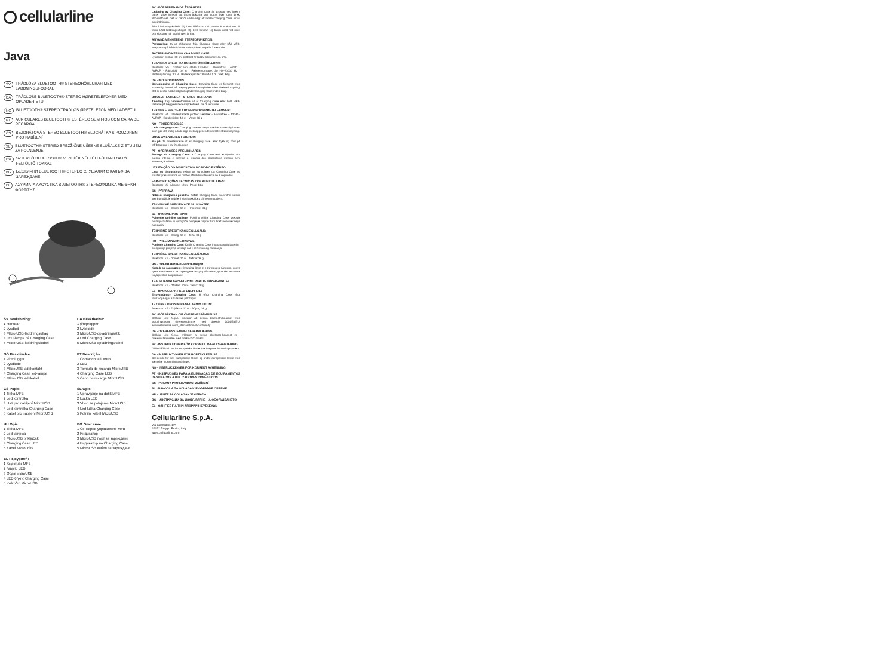cellularline
Java
SV TRÅDLÖSA BLUETOOTH® STEREOHÖRLURAR MED LADDNINGSFODRAL
DA TRÅDLØSE BLUETOOTH® STEREO HØRETELEFONER MED OPLADER-ETUI
NO BLUETOOTH® STEREO TRÅDLØS ØRETELEFON MED LADEETUI
PT AURICULARES BLUETOOTH® ESTÉREO SEM FIOS COM CAIXA DE RECARGA
CS BEZDRÁTOVÁ STEREO BLUETOOTH® SLUCHÁTKA S POUZDREM PRO NABÍJENÍ
SL BLUETOOTH® STEREO BREZŽIČNE UŠESNE SLUŠALKE Z ETUIJEM ZA POLNJENJE
HU SZTEREÓ BLUETOOTH® VEZETÉK NÉLKÜLI FÜLHALLGATÓ FELTÖLTŐ TOKKAL
BG БЕЗЖИЧНИ BLUETOOTH® СТЕРЕО СЛУШАЛКИ С КАЛЪФ ЗА ЗАРЕЖДАНЕ
EL ΑΣΥΡΜΑΤΑ ΑΚΟΥΣΤΙΚΑ BLUETOOTH® ΣΤΕΡΕΟΦΩΝΙΚΑ ΜΕ ΘΗΚΗ ΦΟΡΤΙΣΗΣ
SV Beskrivning:
1 Hörlurar
2 Lysdiod
3 Mikro USB-laddningsuttag
4 LED-lampa på Charging Case
5 Micro USB-laddningskabel
DA Beskrivelse:
1 Ørepropper
2 Lysdiode
3 MicroUSB-opladningsstik
4 Led Charging Case
5 MicroUSB-opladningskabel
NO Beskrivelse:
1 Øreplugger
2 Lysdiode
3 MikroUSB ladekontakt
4 Charging Case led-lampe
5 MikroUSB ladekabel
PT Descrição:
1 Comando tátil MFB
2 LED
3 Tomada de recarga MicroUSB
4 Charging Case LED
5 Cabo de recarga MicroUSB
CS Popis:
1 Tipka MFB
2 Led kontrolka
3 Ustí pro nabíjení MicroUSB
4 Led kontrolka Charging Case
5 Kabel pro nabíjení MicroUSB
SL Opis:
1 Upravljanje na dotik MFB
2 Lučka LED
3 Vhod za polnjenje MicroUSB
4 Led lučka Charging Case
5 Polnilni kabel MicroUSB
HU Opis:
1 Tipka MFB
2 Led lampica
3 MicroUSB priključak
4 Charging Case LED
5 Kabel MicroUSB
BG Описание:
1 Сензорно управление MFB
2 Индикатор
3 MicroUSB порт за зареждане
4 Индикатор на Charging Case
5 MicroUSB кабел за зареждане
EL Περιγραφή:
1 Χειρισμός MFB
2 Λυχνία LED
3 Θύρα MicroUSB
4 LED θήκης Charging Case
5 Καλώδιο MicroUSB
SV - FÖRBEREDANDE ÅTGÄRDER
Laddning av Charging Case: Charging Case är utrustat med internt batteri vilket innebär att öronsnäckorna kan laddas även utan direkt strömtillförsel. Det är därför nödvändigt att ladda Charging Case innan användningen.
Sätt i laddningskabeln (5) i en USB-port och anslut kontaktdonet till Micro-USB-laddningsuttaget (3). LED-lampan (4) tänds med rött sken och slocknar när laddningen är klar.
ANVÄNDA ENHETENS STEREOFUNKTION:
Parkoppling: ta ut hörlurarna från Charging Case eller håll MFB-knapparna på båda hörlurarna intryckta i ungefär 3 sekunder.
BATTERI-INDIKERING CHARGING CASE:
Lysdioden blinkar rött om batteriet är laddat till mindre än 5 %.
TEKNISKA SPECIFIKATIONER FÖR HÖRLURAR:
Bluetooth: v.5 · Profiler som stöds: Headset – Handsfree – A2DP – AVRCP · Räckvidd: 10 m · Frekvensområde: 20 Hz–20000 Hz · Batterispänning: 3,7 V · Batterikapacitet: 30 mAh X 2 · Vikt: 38 g
DA - INDLEDNINGSVIST
Genopladning af Charging Case: Charging Case er forsynet med indvendigt batteri, så ørepropperne kan oplades uden direkte forsyning. Det er derfor nødvendigt at oplade Charging Case inden brug.
BRUG AF ENHEDEN I STEREO-TILSTAND:
Tænding: tag høretelefonerne ud af Charging Case eller hold MFB-tasterne på begge enheder trykket ned i ca. 2 sekunder.
TEKNISKE SPECIFIKATIONER FOR HØRETELEFONER:
Bluetooth: v.5 · Understøttede profiler: Headset – Handsfree – A2DP – AVRCP · Rækkevidde: 10 m · Vægt: 38 g
NO - FORBEREDELSE
Lade charging case: Charging case er utstyrt med et innvendig batteri som gjør det mulig å lade opp øreknappene uten direkte strømforsyning.
BRUK AV ENHETEN I STEREO:
Slå på: Ta øretelefonene ut av charging case, eller trykk og hold på MFB-tastene i ca. 2 sekunder.
PT - OPERAÇÕES PRELIMINARES
Recarga da Charging Case: a Charging Case está equipada com bateria interna e permite a recarga dos dispositivos mesmo sem alimentação direta.
UTILIZAÇÃO DO DISPOSITIVO NO MODO ESTÉREO:
Ligar os dispositivos: retirar os auriculares da Charging Case ou manter pressionados os botões MFB durante cerca de 2 segundos.
ESPECIFICAÇÕES TÉCNICAS DOS AURICULARES:
Bluetooth: v5 · Alcance: 10 m · Peso: 38 g
CS - PŘÍPRAVA
Nabíjení nabíjecího pouzdra: Každé Charging Case má vnitřní baterii, která umožňuje nabíjení sluchátek i bez přímého napájení.
TECHNICKÉ SPECIFIKACE SLUCHÁTEK:
Bluetooth: v.5 · Dosah: 10 m · Hmotnost: 38 g
SL - UVODNE POSTOPKI
Polnjenje polnilne prtljage: Polnilno ohišje Charging Case vsebuje notranjo baterijo in omogoča polnjenje naprav tudi brez neposrednega napajanja.
TEHNIČNE SPECIFIKACIJE SLUŠALK:
Bluetooth: v.5 · Doseg: 10 m · Teža: 38 g
HR - PRELIMINARNE RADNJE
Punjenje Charging Case: Kutija Charging Case ima unutarnju bateriju i omogućuje punjenje uređaja čak i bez izravnog napajanja.
TEHNIČKE SPECIFIKACIJE SLUŠALICA:
Bluetooth: v.5 · Domet: 10 m · Težina: 38 g
BG - ПРЕДВАРИТЕЛНИ ОПЕРАЦИИ
Калъф за зареждане: Charging Case е с вътрешна батерия, която дава възможност за зареждане на устройствата дори без наличие на директно захранване.
ТЕХНИЧЕСКИ ХАРАКТЕРИСТИКИ НА СЛУШАЛКИТЕ:
Bluetooth: v.5 · Обхват: 10 m · Тегло: 38 g
EL - ΠΡΟΚΑΤΑΡΚΤΙΚΕΣ ΕΝΕΡΓΕΙΕΣ
Επαναφόρτιση Charging Case: Η θήκη Charging Case είναι εξοπλισμένη με εσωτερική μπαταρία.
ΤΕΧΝΙΚΕΣ ΠΡΟΔΙΑΓΡΑΦΕΣ ΑΚΟΥΣΤΙΚΩΝ:
Bluetooth: v.5 · Εμβέλεια: 10 m · Βάρος: 38 g
SV - FÖRSÄKRAN OM ÖVERENSSTÄMMELSE
Cellular Line S.p.A. förklarar att denna bluetooth-headset med laddningsfodral överensstämmer med direktiv 2014/53/EU. www.cellularline.com/_/declaration-of-conformity
DA - OVERENSSTEMMELSESERKLÆRING
Cellular Line S.p.A. erklærer, at denne bluetooth-headset er i overensstemmelse med direktiv 2014/53/EU.
SV - INSTRUKTIONER FÖR KORREKT AVFALLSHANTERING
Gäller i EU och andra europeiska länder med separat insamlingssystem.
DA - INSTRUKTIONER FOR BORTSKAFFELSE
Gældende for den Europæiske Union og andre europæiske lande med særskilte indsamlingsordninger.
NO - INSTRUKSJONER FOR KORREKT AVHENDING
PT - INSTRUÇÕES PARA A ELIMINAÇÃO DE EQUIPAMENTOS DESTINADOS A UTILIZADORES DOMÉSTICOS
CS - POKYNY PRO LIKVIDACI ZAŘÍZENÍ
SL - NAVODILA ZA ODLAGANJE ODPADNE OPREME
HR - UPUTE ZA ODLAGANJE OTPADA
BG - ИНСТРУКЦИИ ЗА ИЗХВЪРЛЯНЕ НА ОБОРУДВАНЕТО
EL - ΟΔΗΓΙΕΣ ΓΙΑ ΤΗΝ ΑΠΟΡΡΙΨΗ ΣΥΣΚΕΥΩΝ
Cellularline S.p.A.
Via Lambrakis 1/A
42122 Reggio Emilia, Italy
www.cellularline.com